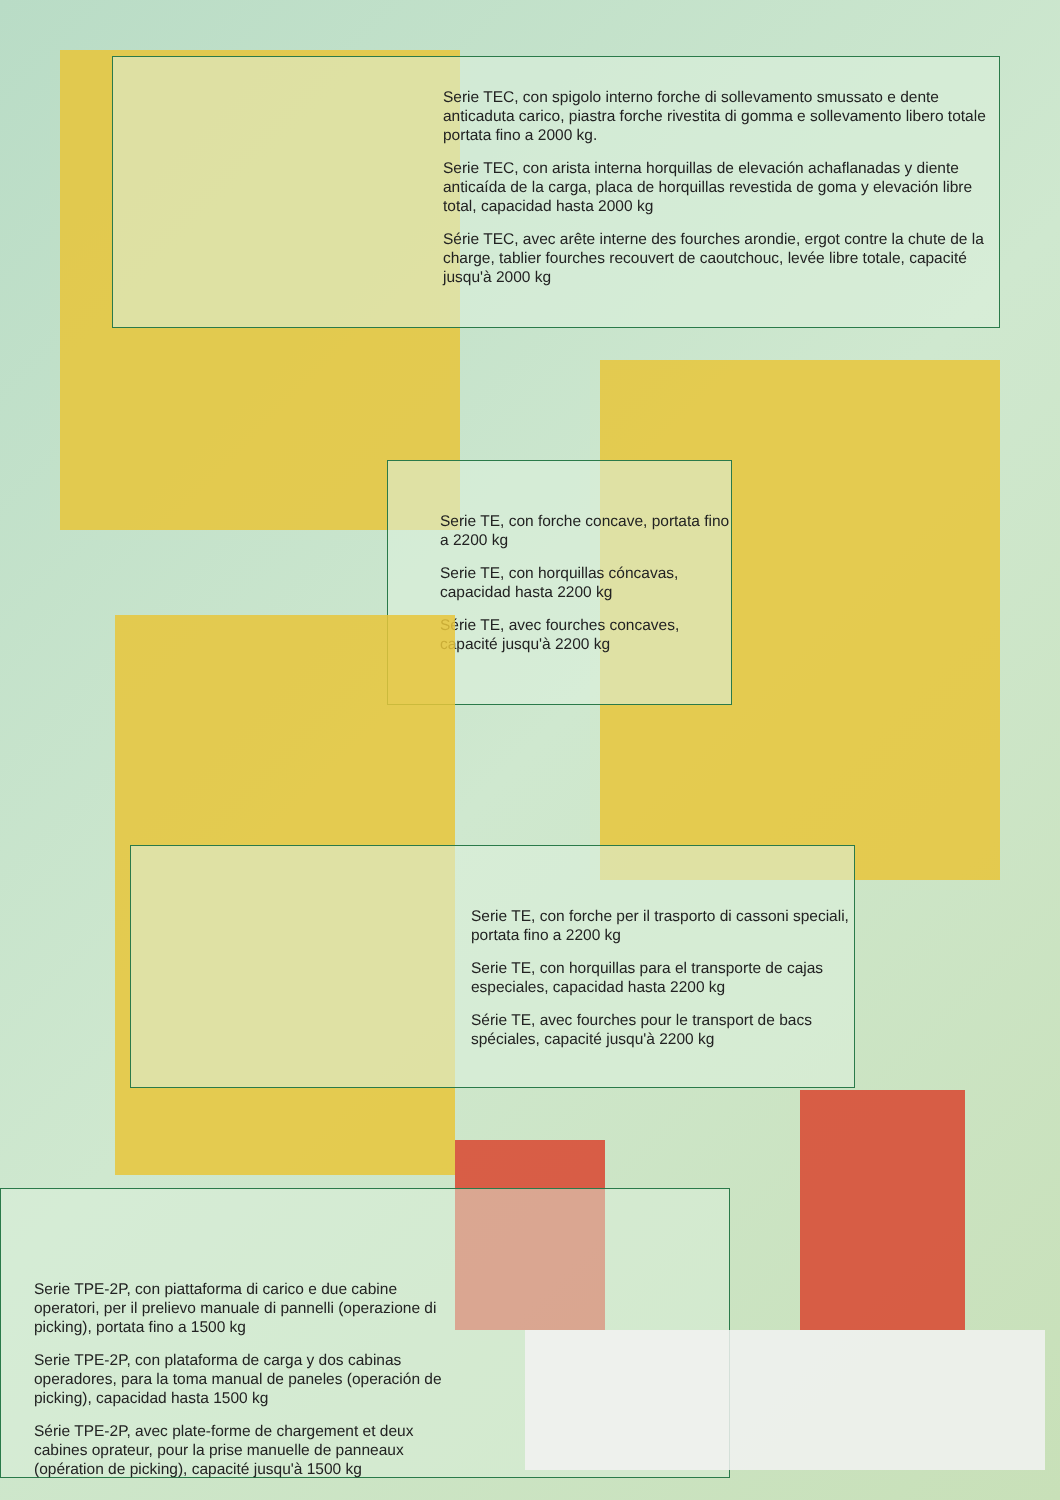Serie TEC, con spigolo interno forche di sollevamento smussato e dente anticaduta carico, piastra forche rivestita di gomma e sollevamento libero totale portata fino a 2000 kg.
Serie TEC, con arista interna horquillas de elevación achaflanadas y diente anticaída de la carga, placa de horquillas revestida de goma y elevación libre total, capacidad hasta 2000 kg
Série TEC, avec arête interne des fourches arondie, ergot contre la chute de la charge, tablier fourches recouvert de caoutchouc, levée libre totale, capacité jusqu'à 2000 kg
Serie TE, con forche concave, portata fino a 2200 kg
Serie TE, con horquillas cóncavas, capacidad hasta 2200 kg
Série TE, avec fourches concaves, capacité jusqu'à 2200 kg
Serie TE, con forche per il trasporto di cassoni speciali, portata fino a 2200 kg
Serie TE, con horquillas para el transporte de cajas especiales, capacidad hasta 2200 kg
Série TE, avec fourches pour le transport de bacs spéciales, capacité jusqu'à 2200 kg
Serie TPE-2P, con piattaforma di carico e due cabine operatori, per il prelievo manuale di pannelli (operazione di picking), portata fino a 1500 kg
Serie TPE-2P, con plataforma de carga y dos cabinas operadores, para la toma manual de paneles (operación de picking), capacidad hasta 1500 kg
Série TPE-2P, avec plate-forme de chargement et deux cabines oprateur, pour la prise manuelle de panneaux (opération de picking), capacité jusqu'à 1500 kg